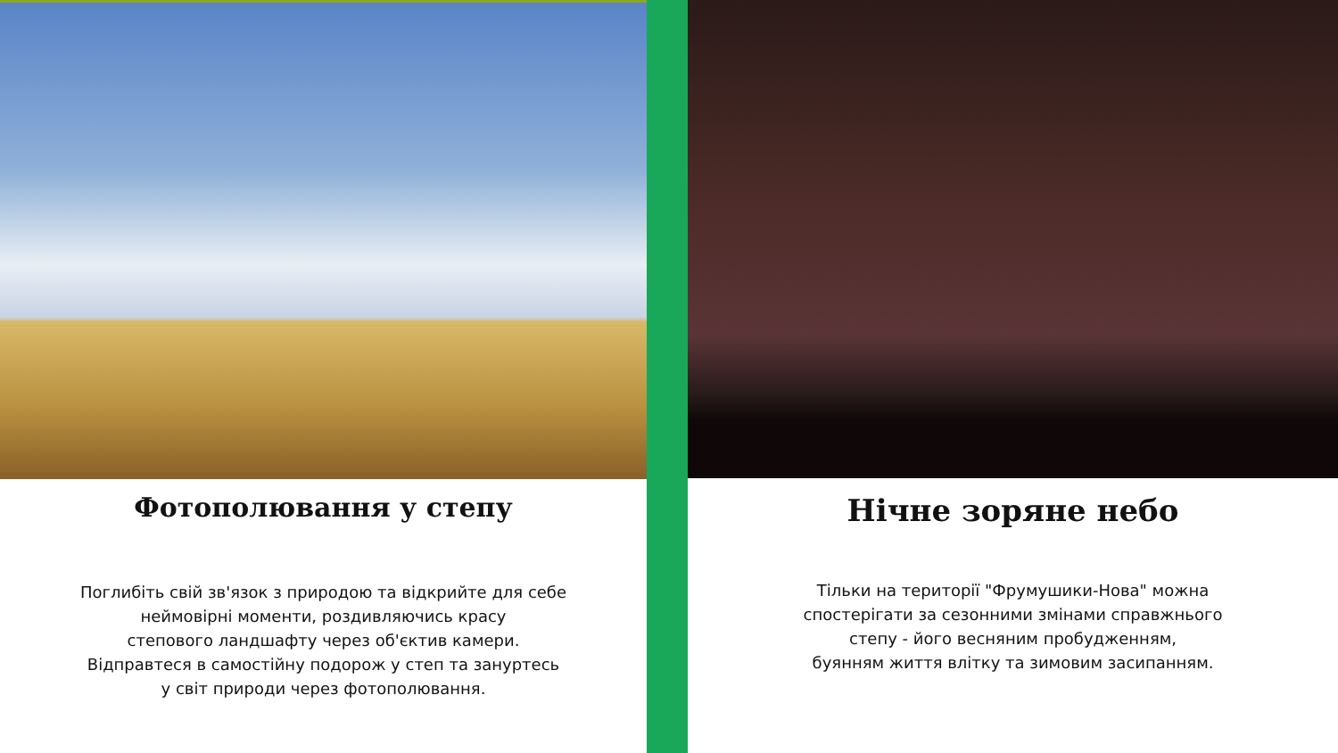Фотополювання у степу
Поглибіть свій зв'язок з природою та відкрийте для себе
неймовірні моменти, роздивляючись красу
степового ландшафту через об'єктив камери.
Відправтеся в самостійну подорож у степ та зануртесь
у світ природи через фотополювання.
Нічне зоряне небо
Тільки на території "Фрумушики-Нова" можна
спостерігати за сезонними змінами справжнього
степу - його весняним пробудженням,
буянням життя влітку та зимовим засипанням.